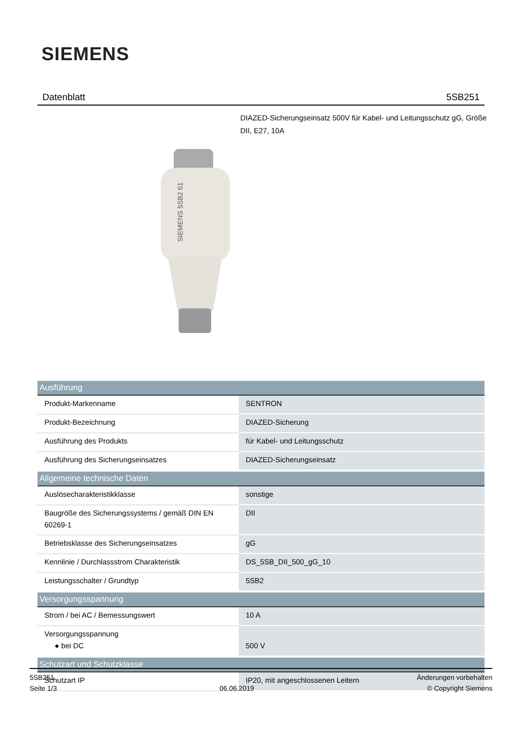SIEMENS
Datenblatt 5SB251
DIAZED-Sicherungseinsatz 500V für Kabel- und Leitungsschutz gG, Größe DII, E27, 10A
SIEMENS 5SB2 61
| Ausführung | |
| --- | --- |
| Produkt-Markenname | SENTRON |
| Produkt-Bezeichnung | DIAZED-Sicherung |
| Ausführung des Produkts | für Kabel- und Leitungsschutz |
| Ausführung des Sicherungseinsatzes | DIAZED-Sicherungseinsatz |
| Allgemeine technische Daten | |
| Auslösecharakteristikklasse | sonstige |
| Baugröße des Sicherungssystems / gemäß DIN EN 60269-1 | DII |
| Betriebsklasse des Sicherungseinsatzes | gG |
| Kennlinie / Durchlassstrom Charakteristik | DS_5SB_DII_500_gG_10 |
| Leistungsschalter / Grundtyp | 5SB2 |
| Versorgungsspannung | |
| Strom / bei AC / Bemessungswert | 10 A |
| Versorgungsspannung ● bei DC | 500 V |
| Schutzart und Schutzklasse | |
| Schutzart IP | IP20, mit angeschlossenen Leitern |
5SB251
Seite 1/3
06.06.2019
Änderungen vorbehalten
© Copyright Siemens